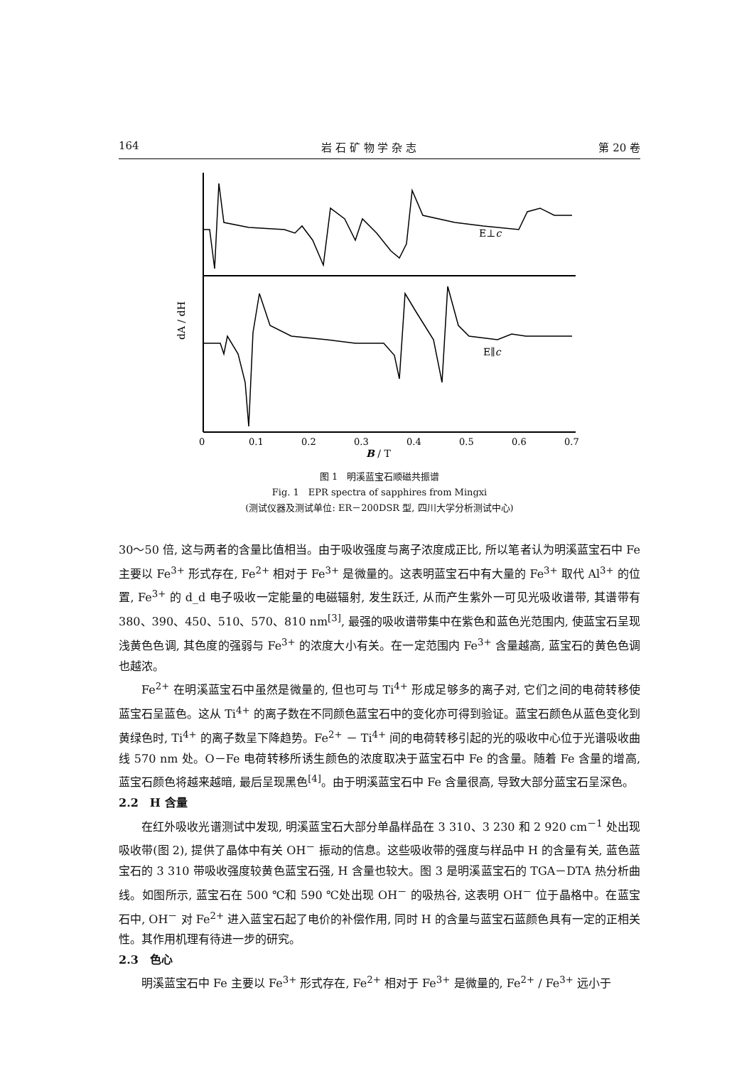164 岩 石 矿 物 学 杂 志 第 20 卷
E⊥c
E∥c
dA / dH
0
0.1
0.2
0.3
0.4
0.5
0.6
0.7
B / T
图 1　明溪蓝宝石顺磁共振谱
Fig. 1　EPR spectra of sapphires from Mingxi
(测试仪器及测试单位: ER－200DSR 型, 四川大学分析测试中心)
30～50 倍, 这与两者的含量比值相当。由于吸收强度与离子浓度成正比, 所以笔者认为明溪蓝宝石中 Fe 主要以 Fe<sup>3+</sup> 形式存在, Fe<sup>2+</sup> 相对于 Fe<sup>3+</sup> 是微量的。这表明蓝宝石中有大量的 Fe<sup>3+</sup> 取代 Al<sup>3+</sup> 的位置, Fe<sup>3+</sup> 的 d_d 电子吸收一定能量的电磁辐射, 发生跃迁, 从而产生紫外一可见光吸收谱带, 其谱带有 380、390、450、510、570、810 nm<sup>[3]</sup>, 最强的吸收谱带集中在紫色和蓝色光范围内, 使蓝宝石呈现浅黄色色调, 其色度的强弱与 Fe<sup>3+</sup> 的浓度大小有关。在一定范围内 Fe<sup>3+</sup> 含量越高, 蓝宝石的黄色色调也越浓。
Fe<sup>2+</sup> 在明溪蓝宝石中虽然是微量的, 但也可与 Ti<sup>4+</sup> 形成足够多的离子对, 它们之间的电荷转移使蓝宝石呈蓝色。这从 Ti<sup>4+</sup> 的离子数在不同颜色蓝宝石中的变化亦可得到验证。蓝宝石颜色从蓝色变化到黄绿色时, Ti<sup>4+</sup> 的离子数呈下降趋势。Fe<sup>2+</sup> － Ti<sup>4+</sup> 间的电荷转移引起的光的吸收中心位于光谱吸收曲线 570 nm 处。O－Fe 电荷转移所诱生颜色的浓度取决于蓝宝石中 Fe 的含量。随着 Fe 含量的增高, 蓝宝石颜色将越来越暗, 最后呈现黑色<sup>[4]</sup>。由于明溪蓝宝石中 Fe 含量很高, 导致大部分蓝宝石呈深色。
2.2　H 含量
在红外吸收光谱测试中发现, 明溪蓝宝石大部分单晶样品在 3 310、3 230 和 2 920 cm<sup>－1</sup> 处出现吸收带(图 2), 提供了晶体中有关 OH<sup>－</sup> 振动的信息。这些吸收带的强度与样品中 H 的含量有关, 蓝色蓝宝石的 3 310 带吸收强度较黄色蓝宝石强, H 含量也较大。图 3 是明溪蓝宝石的 TGA－DTA 热分析曲线。如图所示, 蓝宝石在 500 ℃和 590 ℃处出现 OH<sup>－</sup> 的吸热谷, 这表明 OH<sup>－</sup> 位于晶格中。在蓝宝石中, OH<sup>－</sup> 对 Fe<sup>2+</sup> 进入蓝宝石起了电价的补偿作用, 同时 H 的含量与蓝宝石蓝颜色具有一定的正相关性。其作用机理有待进一步的研究。
2.3　色心
明溪蓝宝石中 Fe 主要以 Fe<sup>3+</sup> 形式存在, Fe<sup>2+</sup> 相对于 Fe<sup>3+</sup> 是微量的, Fe<sup>2+</sup> / Fe<sup>3+</sup> 远小于